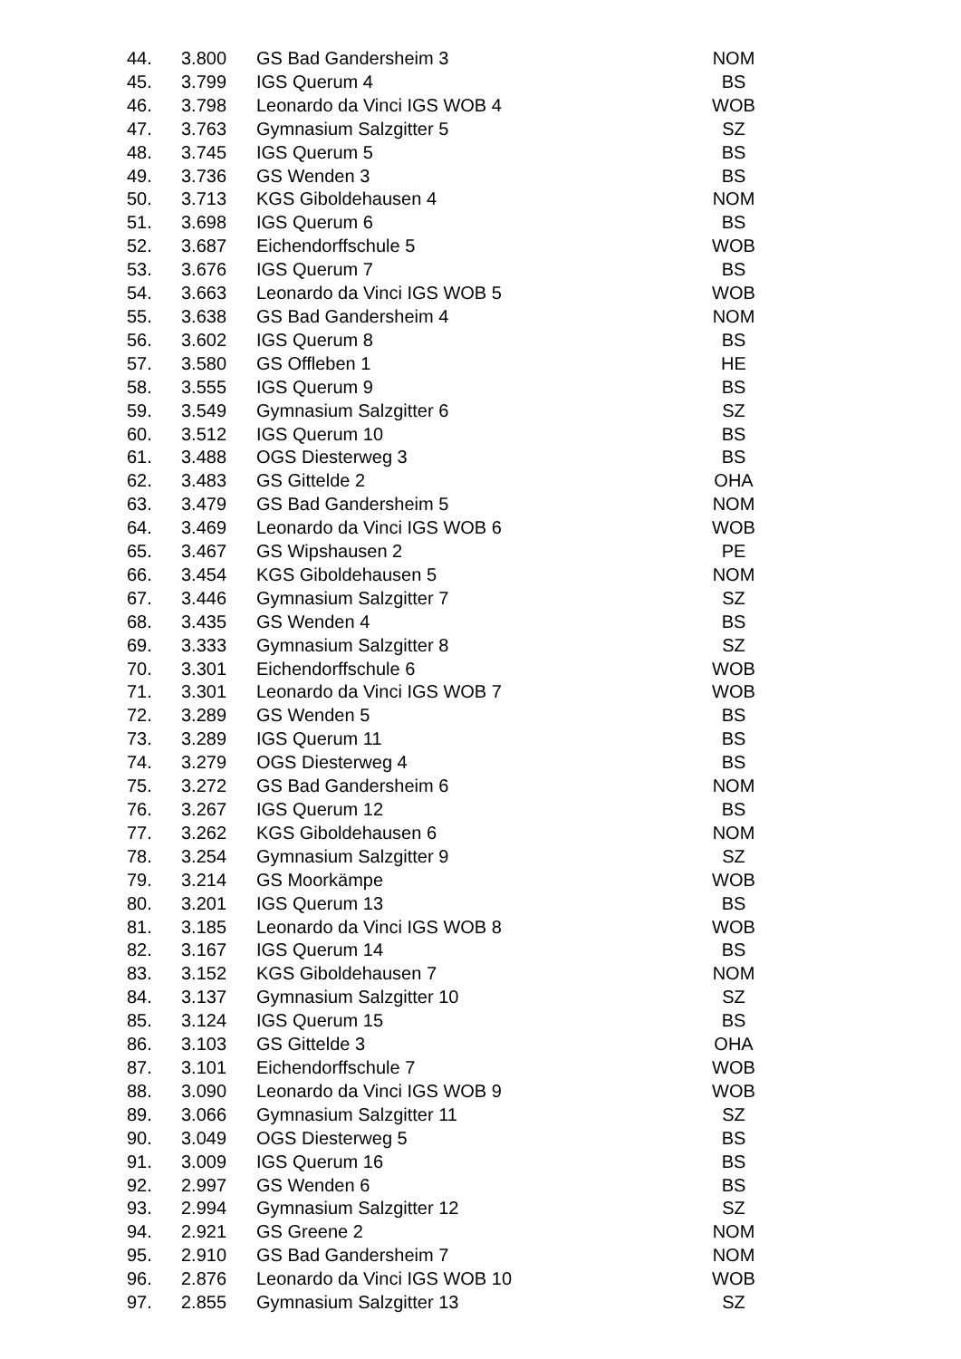| 44. | 3.800 | GS Bad Gandersheim 3 | NOM |
| 45. | 3.799 | IGS Querum 4 | BS |
| 46. | 3.798 | Leonardo da Vinci IGS WOB 4 | WOB |
| 47. | 3.763 | Gymnasium Salzgitter 5 | SZ |
| 48. | 3.745 | IGS Querum 5 | BS |
| 49. | 3.736 | GS Wenden 3 | BS |
| 50. | 3.713 | KGS Giboldehausen 4 | NOM |
| 51. | 3.698 | IGS Querum 6 | BS |
| 52. | 3.687 | Eichendorffschule 5 | WOB |
| 53. | 3.676 | IGS Querum 7 | BS |
| 54. | 3.663 | Leonardo da Vinci IGS WOB 5 | WOB |
| 55. | 3.638 | GS Bad Gandersheim 4 | NOM |
| 56. | 3.602 | IGS Querum 8 | BS |
| 57. | 3.580 | GS Offleben 1 | HE |
| 58. | 3.555 | IGS Querum 9 | BS |
| 59. | 3.549 | Gymnasium Salzgitter 6 | SZ |
| 60. | 3.512 | IGS Querum 10 | BS |
| 61. | 3.488 | OGS Diesterweg 3 | BS |
| 62. | 3.483 | GS Gittelde 2 | OHA |
| 63. | 3.479 | GS Bad Gandersheim 5 | NOM |
| 64. | 3.469 | Leonardo da Vinci IGS WOB 6 | WOB |
| 65. | 3.467 | GS Wipshausen 2 | PE |
| 66. | 3.454 | KGS Giboldehausen 5 | NOM |
| 67. | 3.446 | Gymnasium Salzgitter 7 | SZ |
| 68. | 3.435 | GS Wenden 4 | BS |
| 69. | 3.333 | Gymnasium Salzgitter 8 | SZ |
| 70. | 3.301 | Eichendorffschule 6 | WOB |
| 71. | 3.301 | Leonardo da Vinci IGS WOB 7 | WOB |
| 72. | 3.289 | GS Wenden 5 | BS |
| 73. | 3.289 | IGS Querum 11 | BS |
| 74. | 3.279 | OGS Diesterweg 4 | BS |
| 75. | 3.272 | GS Bad Gandersheim 6 | NOM |
| 76. | 3.267 | IGS Querum 12 | BS |
| 77. | 3.262 | KGS Giboldehausen 6 | NOM |
| 78. | 3.254 | Gymnasium Salzgitter 9 | SZ |
| 79. | 3.214 | GS Moorkämpe | WOB |
| 80. | 3.201 | IGS Querum 13 | BS |
| 81. | 3.185 | Leonardo da Vinci IGS WOB 8 | WOB |
| 82. | 3.167 | IGS Querum 14 | BS |
| 83. | 3.152 | KGS Giboldehausen 7 | NOM |
| 84. | 3.137 | Gymnasium Salzgitter 10 | SZ |
| 85. | 3.124 | IGS Querum 15 | BS |
| 86. | 3.103 | GS Gittelde 3 | OHA |
| 87. | 3.101 | Eichendorffschule 7 | WOB |
| 88. | 3.090 | Leonardo da Vinci IGS WOB 9 | WOB |
| 89. | 3.066 | Gymnasium Salzgitter 11 | SZ |
| 90. | 3.049 | OGS Diesterweg 5 | BS |
| 91. | 3.009 | IGS Querum 16 | BS |
| 92. | 2.997 | GS Wenden 6 | BS |
| 93. | 2.994 | Gymnasium Salzgitter 12 | SZ |
| 94. | 2.921 | GS Greene 2 | NOM |
| 95. | 2.910 | GS Bad Gandersheim 7 | NOM |
| 96. | 2.876 | Leonardo da Vinci IGS WOB 10 | WOB |
| 97. | 2.855 | Gymnasium Salzgitter 13 | SZ |